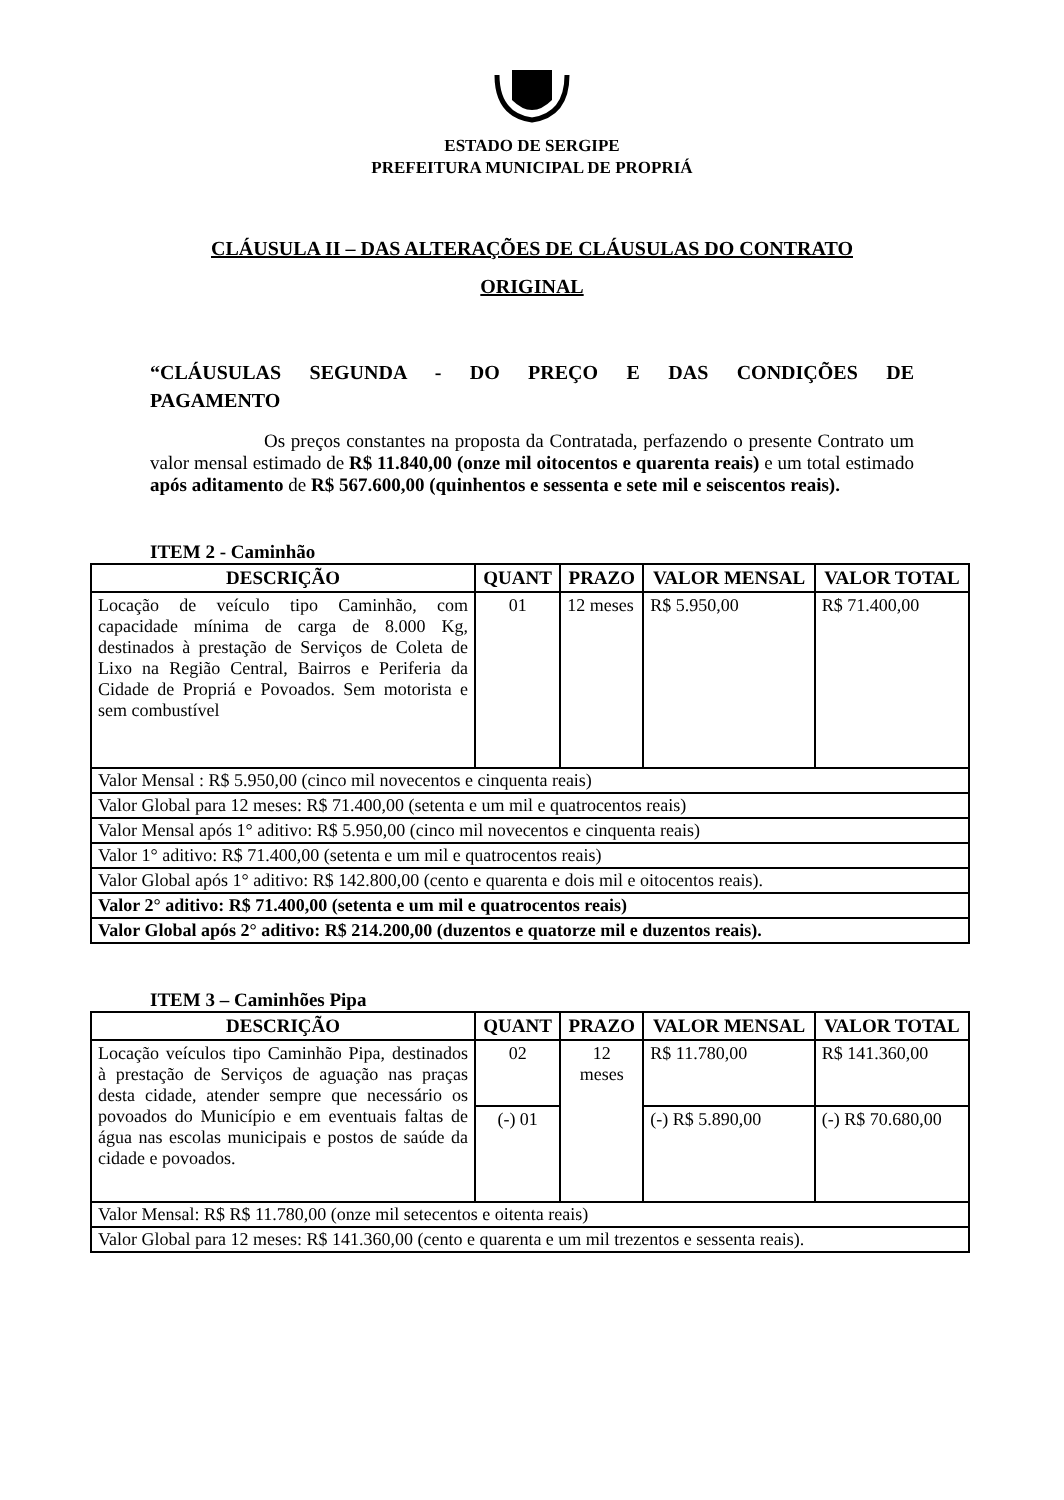ESTADO DE SERGIPE
PREFEITURA MUNICIPAL DE PROPRIÁ
CLÁUSULA II – DAS ALTERAÇÕES DE CLÁUSULAS DO CONTRATO
ORIGINAL
“CLÁUSULAS SEGUNDA - DO PREÇO E DAS CONDIÇÕES DE
PAGAMENTO
Os preços constantes na proposta da Contratada, perfazendo o presente Contrato um valor mensal estimado de R$ 11.840,00 (onze mil oitocentos e quarenta reais) e um total estimado após aditamento de R$ 567.600,00 (quinhentos e sessenta e sete mil e seiscentos reais).
ITEM 2 - Caminhão
| DESCRIÇÃO | QUANT | PRAZO | VALOR MENSAL | VALOR TOTAL |
| --- | --- | --- | --- | --- |
| Locação de veículo tipo Caminhão, com capacidade mínima de carga de 8.000 Kg, destinados à prestação de Serviços de Coleta de Lixo na Região Central, Bairros e Periferia da Cidade de Propriá e Povoados. Sem motorista e sem combustível | 01 | 12 meses | R$ 5.950,00 | R$ 71.400,00 |
| Valor Mensal : R$ 5.950,00 (cinco mil novecentos e cinquenta reais) | | | | |
| Valor Global para 12 meses: R$ 71.400,00 (setenta e um mil e quatrocentos reais) | | | | |
| Valor Mensal após 1° aditivo: R$ 5.950,00 (cinco mil novecentos e cinquenta reais) | | | | |
| Valor 1° aditivo: R$ 71.400,00 (setenta e um mil e quatrocentos reais) | | | | |
| Valor Global após 1° aditivo: R$ 142.800,00 (cento e quarenta e dois mil e oitocentos reais). | | | | |
| Valor 2° aditivo: R$ 71.400,00 (setenta e um mil e quatrocentos reais) | | | | |
| Valor Global após 2° aditivo: R$ 214.200,00 (duzentos e quatorze mil e duzentos reais). | | | | |
ITEM 3 – Caminhões Pipa
| DESCRIÇÃO | QUANT | PRAZO | VALOR MENSAL | VALOR TOTAL |
| --- | --- | --- | --- | --- |
| Locação veículos tipo Caminhão Pipa, destinados à prestação de Serviços de aguação nas praças desta cidade, atender sempre que necessário os povoados do Município e em eventuais faltas de água nas escolas municipais e postos de saúde da cidade e povoados. | 02 | 12 meses | R$ 11.780,00 | R$ 141.360,00 |
| | (-) 01 | | (-) R$ 5.890,00 | (-) R$ 70.680,00 |
| Valor Mensal: R$ R$ 11.780,00 (onze mil setecentos e oitenta reais) | | | | |
| Valor Global para 12 meses: R$ 141.360,00 (cento e quarenta e um mil trezentos e sessenta reais). | | | | |